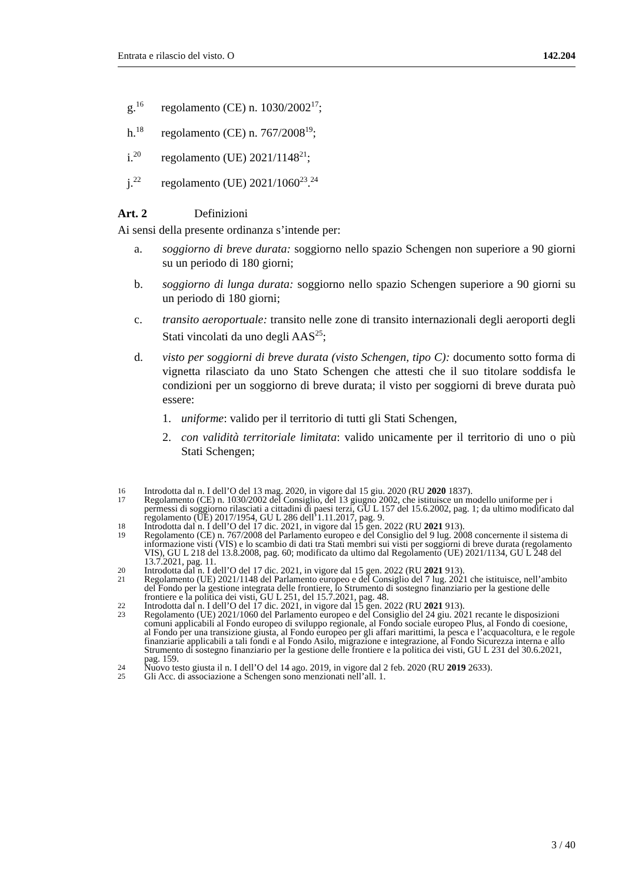Entrata e rilascio del visto. O 142.204
g.<sup>16</sup> regolamento (CE) n. 1030/2002<sup>17</sup>;
h.<sup>18</sup> regolamento (CE) n. 767/2008<sup>19</sup>;
i.<sup>20</sup> regolamento (UE) 2021/1148<sup>21</sup>;
j.<sup>22</sup> regolamento (UE) 2021/1060<sup>23</sup>.<sup>24</sup>
Art. 2 Definizioni
Ai sensi della presente ordinanza s’intende per:
a. soggiorno di breve durata: soggiorno nello spazio Schengen non superiore a 90 giorni su un periodo di 180 giorni;
b. soggiorno di lunga durata: soggiorno nello spazio Schengen superiore a 90 giorni su un periodo di 180 giorni;
c. transito aeroportuale: transito nelle zone di transito internazionali degli aeroporti degli Stati vincolati da uno degli AAS<sup>25</sup>;
d. visto per soggiorni di breve durata (visto Schengen, tipo C): documento sotto forma di vignetta rilasciato da uno Stato Schengen che attesti che il suo titolare soddisfa le condizioni per un soggiorno di breve durata; il visto per soggiorni di breve durata può essere:
1. uniforme: valido per il territorio di tutti gli Stati Schengen,
2. con validità territoriale limitata: valido unicamente per il territorio di uno o più Stati Schengen;
16 Introdotta dal n. I dell’O del 13 mag. 2020, in vigore dal 15 giu. 2020 (RU 2020 1837).
17 Regolamento (CE) n. 1030/2002 del Consiglio, del 13 giugno 2002, che istituisce un modello uniforme per i permessi di soggiorno rilasciati a cittadini di paesi terzi, GU L 157 del 15.6.2002, pag. 1; da ultimo modificato dal regolamento (UE) 2017/1954, GU L 286 dell’1.11.2017, pag. 9.
18 Introdotta dal n. I dell’O del 17 dic. 2021, in vigore dal 15 gen. 2022 (RU 2021 913).
19 Regolamento (CE) n. 767/2008 del Parlamento europeo e del Consiglio del 9 lug. 2008 concernente il sistema di informazione visti (VIS) e lo scambio di dati tra Stati membri sui visti per soggiorni di breve durata (regolamento VIS), GU L 218 del 13.8.2008, pag. 60; modificato da ultimo dal Regolamento (UE) 2021/1134, GU L 248 del 13.7.2021, pag. 11.
20 Introdotta dal n. I dell’O del 17 dic. 2021, in vigore dal 15 gen. 2022 (RU 2021 913).
21 Regolamento (UE) 2021/1148 del Parlamento europeo e del Consiglio del 7 lug. 2021 che istituisce, nell’ambito del Fondo per la gestione integrata delle frontiere, lo Strumento di sostegno finanziario per la gestione delle frontiere e la politica dei visti, GU L 251, del 15.7.2021, pag. 48.
22 Introdotta dal n. I dell’O del 17 dic. 2021, in vigore dal 15 gen. 2022 (RU 2021 913).
23 Regolamento (UE) 2021/1060 del Parlamento europeo e del Consiglio del 24 giu. 2021 recante le disposizioni comuni applicabili al Fondo europeo di sviluppo regionale, al Fondo sociale europeo Plus, al Fondo di coesione, al Fondo per una transizione giusta, al Fondo europeo per gli affari marittimi, la pesca e l’acquacoltura, e le regole finanziarie applicabili a tali fondi e al Fondo Asilo, migrazione e integrazione, al Fondo Sicurezza interna e allo Strumento di sostegno finanziario per la gestione delle frontiere e la politica dei visti, GU L 231 del 30.6.2021, pag. 159.
24 Nuovo testo giusta il n. I dell’O del 14 ago. 2019, in vigore dal 2 feb. 2020 (RU 2019 2633).
25 Gli Acc. di associazione a Schengen sono menzionati nell’all. 1.
3 / 40